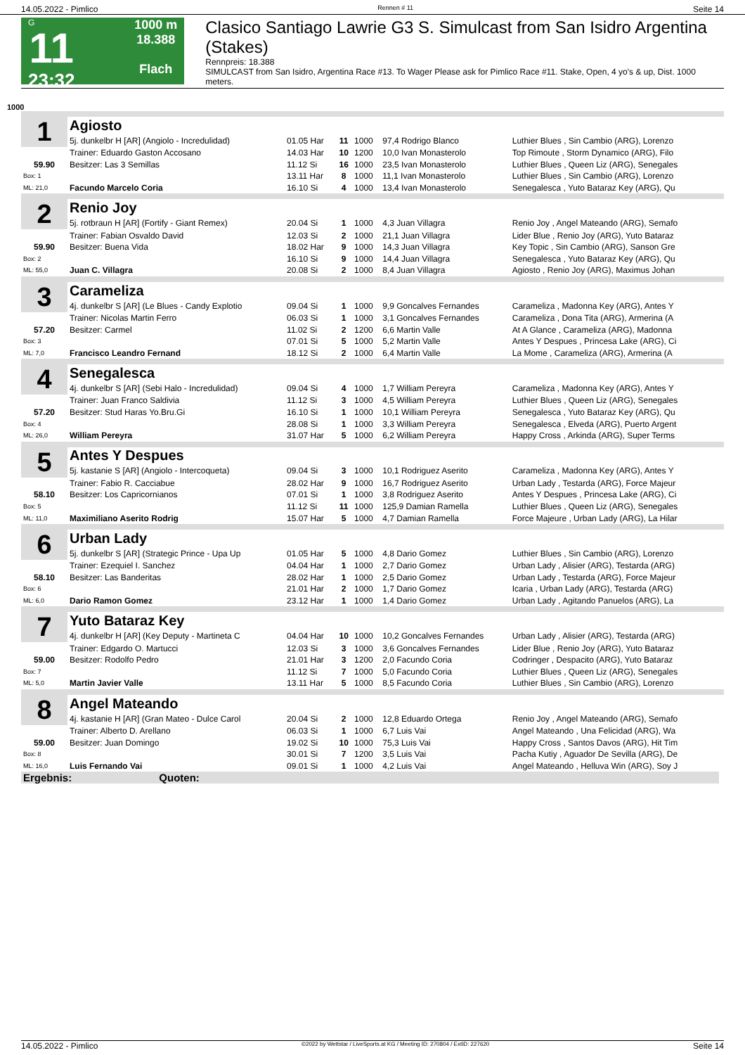14.05.2022 - Pimlico Rennen # 11 Seite 14
G
11
23:32
1000 m
18.388
Flach
Clasico Santiago Lawrie G3 S. Simulcast from San Isidro Argentina (Stakes)
Rennpreis: 18.388
SIMULCAST from San Isidro, Argentina Race #13. To Wager Please ask for Pimlico Race #11. Stake, Open, 4 yo's & up, Dist. 1000 meters.
1000
| 1 | Agiosto | | | | | | |
| | 5j. dunkelbr H [AR] (Angiolo - Incredulidad) | 01.05 Har | 11 | 1000 | 97,4 Rodrigo Blanco | Luthier Blues , Sin Cambio (ARG), Lorenzo | |
| | Trainer: Eduardo Gaston Accosano | 14.03 Har | 10 | 1200 | 10,0 Ivan Monasterolo | Top Rimoute , Storm Dynamico (ARG), Filo | |
| 59.90 | Besitzer: Las 3 Semillas | 11.12 Si | 16 | 1000 | 23,5 Ivan Monasterolo | Luthier Blues , Queen Liz (ARG), Senegales | |
| Box: 1 | | 13.11 Har | 8 | 1000 | 11,1 Ivan Monasterolo | Luthier Blues , Sin Cambio (ARG), Lorenzo | |
| ML: 21,0 | Facundo Marcelo Coria | 16.10 Si | 4 | 1000 | 13,4 Ivan Monasterolo | Senegalesca , Yuto Bataraz Key (ARG), Qu | |
| 2 | Renio Joy | | | | | | |
| | 5j. rotbraun H [AR] (Fortify - Giant Remex) | 20.04 Si | 1 | 1000 | 4,3 Juan Villagra | Renio Joy , Angel Mateando (ARG), Semafo | |
| | Trainer: Fabian Osvaldo David | 12.03 Si | 2 | 1000 | 21,1 Juan Villagra | Lider Blue , Renio Joy (ARG), Yuto Bataraz | |
| 59.90 | Besitzer: Buena Vida | 18.02 Har | 9 | 1000 | 14,3 Juan Villagra | Key Topic , Sin Cambio (ARG), Sanson Gre | |
| Box: 2 | | 16.10 Si | 9 | 1000 | 14,4 Juan Villagra | Senegalesca , Yuto Bataraz Key (ARG), Qu | |
| ML: 55,0 | Juan C. Villagra | 20.08 Si | 2 | 1000 | 8,4 Juan Villagra | Agiosto , Renio Joy (ARG), Maximus Johan | |
| 3 | Carameliza | | | | | | |
| | 4j. dunkelbr S [AR] (Le Blues - Candy Explotio | 09.04 Si | 1 | 1000 | 9,9 Goncalves Fernandes | Carameliza , Madonna Key (ARG), Antes Y | |
| | Trainer: Nicolas Martin Ferro | 06.03 Si | 1 | 1000 | 3,1 Goncalves Fernandes | Carameliza , Dona Tita (ARG), Armerina (A | |
| 57.20 | Besitzer: Carmel | 11.02 Si | 2 | 1200 | 6,6 Martin Valle | At A Glance , Carameliza (ARG), Madonna | |
| Box: 3 | | 07.01 Si | 5 | 1000 | 5,2 Martin Valle | Antes Y Despues , Princesa Lake (ARG), Ci | |
| ML: 7,0 | Francisco Leandro Fernand | 18.12 Si | 2 | 1000 | 6,4 Martin Valle | La Mome , Carameliza (ARG), Armerina (A | |
| 4 | Senegalesca | | | | | | |
| | 4j. dunkelbr S [AR] (Sebi Halo - Incredulidad) | 09.04 Si | 4 | 1000 | 1,7 William Pereyra | Carameliza , Madonna Key (ARG), Antes Y | |
| | Trainer: Juan Franco Saldivia | 11.12 Si | 3 | 1000 | 4,5 William Pereyra | Luthier Blues , Queen Liz (ARG), Senegales | |
| 57.20 | Besitzer: Stud Haras Yo.Bru.Gi | 16.10 Si | 1 | 1000 | 10,1 William Pereyra | Senegalesca , Yuto Bataraz Key (ARG), Qu | |
| Box: 4 | | 28.08 Si | 1 | 1000 | 3,3 William Pereyra | Senegalesca , Elveda (ARG), Puerto Argent | |
| ML: 26,0 | William Pereyra | 31.07 Har | 5 | 1000 | 6,2 William Pereyra | Happy Cross , Arkinda (ARG), Super Terms | |
| 5 | Antes Y Despues | | | | | | |
| | 5j. kastanie S [AR] (Angiolo - Intercoqueta) | 09.04 Si | 3 | 1000 | 10,1 Rodriguez Aserito | Carameliza , Madonna Key (ARG), Antes Y | |
| | Trainer: Fabio R. Cacciabue | 28.02 Har | 9 | 1000 | 16,7 Rodriguez Aserito | Urban Lady , Testarda (ARG), Force Majeur | |
| 58.10 | Besitzer: Los Capricornianos | 07.01 Si | 1 | 1000 | 3,8 Rodriguez Aserito | Antes Y Despues , Princesa Lake (ARG), Ci | |
| Box: 5 | | 11.12 Si | 11 | 1000 | 125,9 Damian Ramella | Luthier Blues , Queen Liz (ARG), Senegales | |
| ML: 11,0 | Maximiliano Aserito Rodrig | 15.07 Har | 5 | 1000 | 4,7 Damian Ramella | Force Majeure , Urban Lady (ARG), La Hilar | |
| 6 | Urban Lady | | | | | | |
| | 5j. dunkelbr S [AR] (Strategic Prince - Upa Up | 01.05 Har | 5 | 1000 | 4,8 Dario Gomez | Luthier Blues , Sin Cambio (ARG), Lorenzo | |
| | Trainer: Ezequiel I. Sanchez | 04.04 Har | 1 | 1000 | 2,7 Dario Gomez | Urban Lady , Alisier (ARG), Testarda (ARG) | |
| 58.10 | Besitzer: Las Banderitas | 28.02 Har | 1 | 1000 | 2,5 Dario Gomez | Urban Lady , Testarda (ARG), Force Majeur | |
| Box: 6 | | 21.01 Har | 2 | 1000 | 1,7 Dario Gomez | Icaria , Urban Lady (ARG), Testarda (ARG) | |
| ML: 6,0 | Dario Ramon Gomez | 23.12 Har | 1 | 1000 | 1,4 Dario Gomez | Urban Lady , Agitando Panuelos (ARG), La | |
| 7 | Yuto Bataraz Key | | | | | | |
| | 4j. dunkelbr H [AR] (Key Deputy - Martineta C | 04.04 Har | 10 | 1000 | 10,2 Goncalves Fernandes | Urban Lady , Alisier (ARG), Testarda (ARG) | |
| | Trainer: Edgardo O. Martucci | 12.03 Si | 3 | 1000 | 3,6 Goncalves Fernandes | Lider Blue , Renio Joy (ARG), Yuto Bataraz | |
| 59.00 | Besitzer: Rodolfo Pedro | 21.01 Har | 3 | 1200 | 2,0 Facundo Coria | Codringer , Despacito (ARG), Yuto Bataraz | |
| Box: 7 | | 11.12 Si | 7 | 1000 | 5,0 Facundo Coria | Luthier Blues , Queen Liz (ARG), Senegales | |
| ML: 5,0 | Martin Javier Valle | 13.11 Har | 5 | 1000 | 8,5 Facundo Coria | Luthier Blues , Sin Cambio (ARG), Lorenzo | |
| 8 | Angel Mateando | | | | | | |
| | 4j. kastanie H [AR] (Gran Mateo - Dulce Carol | 20.04 Si | 2 | 1000 | 12,8 Eduardo Ortega | Renio Joy , Angel Mateando (ARG), Semafo | |
| | Trainer: Alberto D. Arellano | 06.03 Si | 1 | 1000 | 6,7 Luis Vai | Angel Mateando , Una Felicidad (ARG), Wa | |
| 59.00 | Besitzer: Juan Domingo | 19.02 Si | 10 | 1000 | 75,3 Luis Vai | Happy Cross , Santos Davos (ARG), Hit Tim | |
| Box: 8 | | 30.01 Si | 7 | 1200 | 3,5 Luis Vai | Pacha Kutiy , Aguador De Sevilla (ARG), De | |
| ML: 16,0 | Luis Fernando Vai | 09.01 Si | 1 | 1000 | 4,2 Luis Vai | Angel Mateando , Helluva Win (ARG), Soy J | |
| Ergebnis: Quoten: | | | | | | | |
14.05.2022 - Pimlico ©2022 by Wettstar / LiveSports.at KG / Meeting ID: 270804 / ExtID: 227620 Seite 14